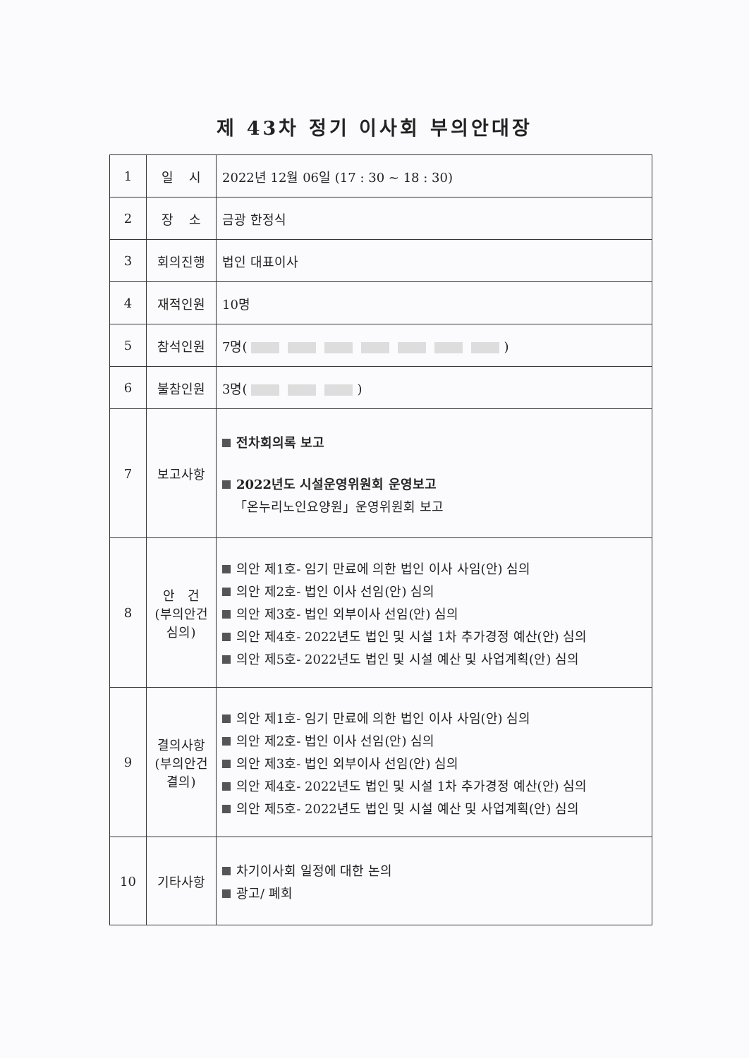제 43차 정기 이사회 부의안대장
| 1 | 일 시 | 2022년 12월 06일 (17 : 30 ~ 18 : 30) |
| 2 | 장 소 | 금광 한정식 |
| 3 | 회의진행 | 법인 대표이사 |
| 4 | 재적인원 | 10명 |
| 5 | 참석인원 | 7명( ) |
| 6 | 불참인원 | 3명( ) |
| 7 | 보고사항 | 전차회의록 보고 2022년도 시설운영위원회 운영보고 「온누리노인요양원」운영위원회 보고 |
| 8 | 안 건 (부의안건 심의) | 의안 제1호- 임기 만료에 의한 법인 이사 사임(안) 심의 의안 제2호- 법인 이사 선임(안) 심의 의안 제3호- 법인 외부이사 선임(안) 심의 의안 제4호- 2022년도 법인 및 시설 1차 추가경정 예산(안) 심의 의안 제5호- 2022년도 법인 및 시설 예산 및 사업계획(안) 심의 |
| 9 | 결의사항 (부의안건 결의) | 의안 제1호- 임기 만료에 의한 법인 이사 사임(안) 심의 의안 제2호- 법인 이사 선임(안) 심의 의안 제3호- 법인 외부이사 선임(안) 심의 의안 제4호- 2022년도 법인 및 시설 1차 추가경정 예산(안) 심의 의안 제5호- 2022년도 법인 및 시설 예산 및 사업계획(안) 심의 |
| 10 | 기타사항 | 차기이사회 일정에 대한 논의 광고/ 폐회 |